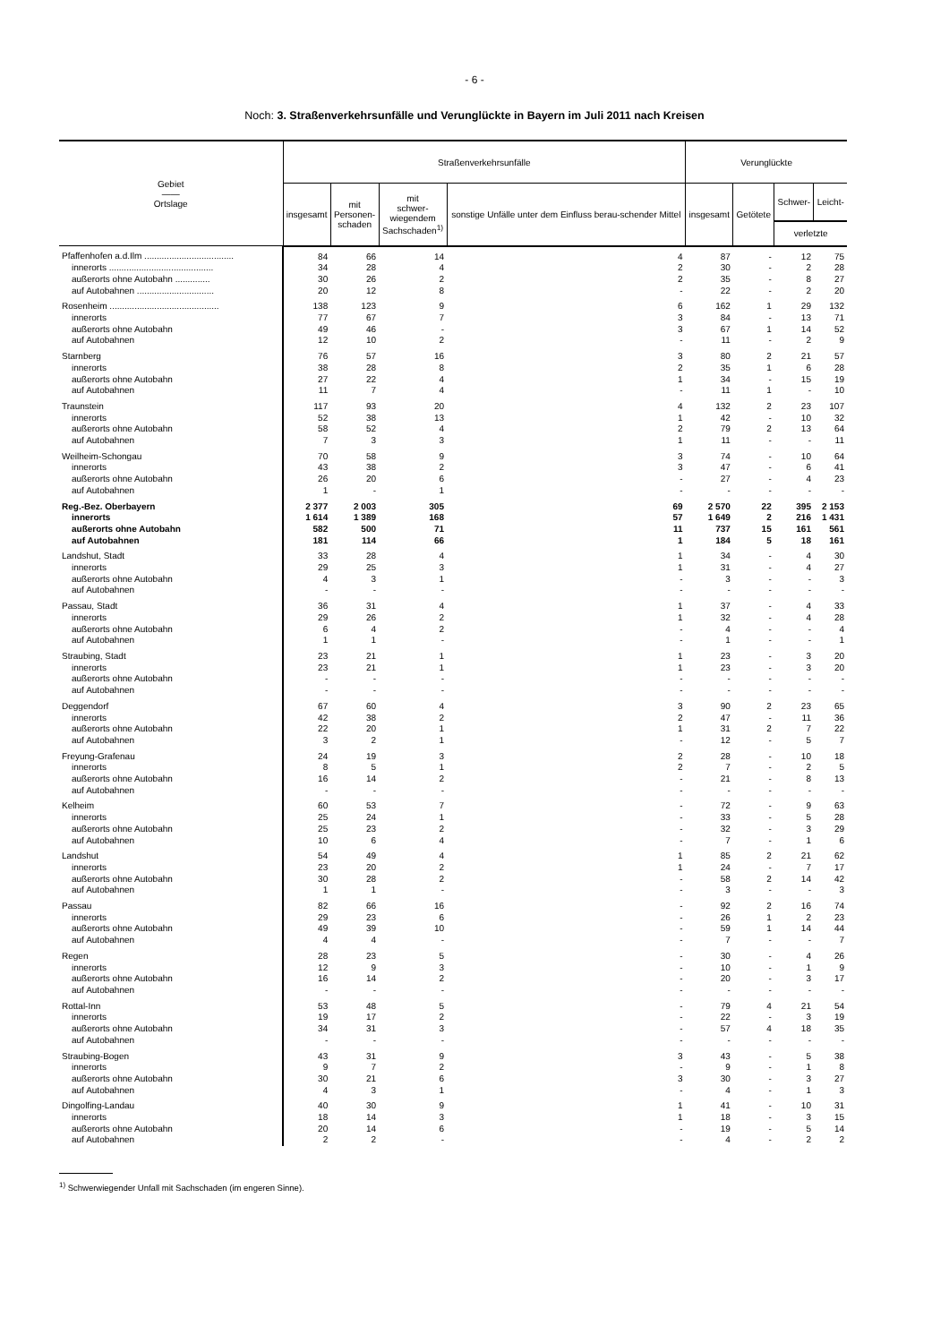- 6 -
Noch: 3. Straßenverkehrsunfälle und Verunglückte in Bayern im Juli 2011 nach Kreisen
| Gebiet —— Ortslage | Straßenverkehrsunfälle | | | | Verunglückte | | | |
| --- | --- | --- | --- | --- | --- | --- | --- | --- |
| | insgesamt | mit Personen- schaden | mit schwer- wiegendem Sachschaden<sup>1)</sup> | sonstige Unfälle unter dem Einfluss berau-schender Mittel | insgesamt | Getötete | Schwer- | Leicht- |
| | | | | | | | verletzte | |
| Pfaffenhofen a.d.Ilm .................................... | 84 | 66 | 14 | 4 | 87 | - | 12 | 75 |
| innerorts .......................................... | 34 | 28 | 4 | 2 | 30 | - | 2 | 28 |
| außerorts ohne Autobahn .............. | 30 | 26 | 2 | 2 | 35 | - | 8 | 27 |
| auf Autobahnen ............................... | 20 | 12 | 8 | - | 22 | - | 2 | 20 |
| Rosenheim ............................................ | 138 | 123 | 9 | 6 | 162 | 1 | 29 | 132 |
| innerorts | 77 | 67 | 7 | 3 | 84 | - | 13 | 71 |
| außerorts ohne Autobahn | 49 | 46 | - | 3 | 67 | 1 | 14 | 52 |
| auf Autobahnen | 12 | 10 | 2 | - | 11 | - | 2 | 9 |
| Starnberg | 76 | 57 | 16 | 3 | 80 | 2 | 21 | 57 |
| innerorts | 38 | 28 | 8 | 2 | 35 | 1 | 6 | 28 |
| außerorts ohne Autobahn | 27 | 22 | 4 | 1 | 34 | - | 15 | 19 |
| auf Autobahnen | 11 | 7 | 4 | - | 11 | 1 | - | 10 |
| Traunstein | 117 | 93 | 20 | 4 | 132 | 2 | 23 | 107 |
| innerorts | 52 | 38 | 13 | 1 | 42 | - | 10 | 32 |
| außerorts ohne Autobahn | 58 | 52 | 4 | 2 | 79 | 2 | 13 | 64 |
| auf Autobahnen | 7 | 3 | 3 | 1 | 11 | - | - | 11 |
| Weilheim-Schongau | 70 | 58 | 9 | 3 | 74 | - | 10 | 64 |
| innerorts | 43 | 38 | 2 | 3 | 47 | - | 6 | 41 |
| außerorts ohne Autobahn | 26 | 20 | 6 | - | 27 | - | 4 | 23 |
| auf Autobahnen | 1 | - | 1 | - | - | - | - | - |
| Reg.-Bez. Oberbayern | 2 377 | 2 003 | 305 | 69 | 2 570 | 22 | 395 | 2 153 |
| innerorts | 1 614 | 1 389 | 168 | 57 | 1 649 | 2 | 216 | 1 431 |
| außerorts ohne Autobahn | 582 | 500 | 71 | 11 | 737 | 15 | 161 | 561 |
| auf Autobahnen | 181 | 114 | 66 | 1 | 184 | 5 | 18 | 161 |
| Landshut, Stadt | 33 | 28 | 4 | 1 | 34 | - | 4 | 30 |
| innerorts | 29 | 25 | 3 | 1 | 31 | - | 4 | 27 |
| außerorts ohne Autobahn | 4 | 3 | 1 | - | 3 | - | - | 3 |
| auf Autobahnen | - | - | - | - | - | - | - | - |
| Passau, Stadt | 36 | 31 | 4 | 1 | 37 | - | 4 | 33 |
| innerorts | 29 | 26 | 2 | 1 | 32 | - | 4 | 28 |
| außerorts ohne Autobahn | 6 | 4 | 2 | - | 4 | - | - | 4 |
| auf Autobahnen | 1 | 1 | - | - | 1 | - | - | 1 |
| Straubing, Stadt | 23 | 21 | 1 | 1 | 23 | - | 3 | 20 |
| innerorts | 23 | 21 | 1 | 1 | 23 | - | 3 | 20 |
| außerorts ohne Autobahn | - | - | - | - | - | - | - | - |
| auf Autobahnen | - | - | - | - | - | - | - | - |
| Deggendorf | 67 | 60 | 4 | 3 | 90 | 2 | 23 | 65 |
| innerorts | 42 | 38 | 2 | 2 | 47 | - | 11 | 36 |
| außerorts ohne Autobahn | 22 | 20 | 1 | 1 | 31 | 2 | 7 | 22 |
| auf Autobahnen | 3 | 2 | 1 | - | 12 | - | 5 | 7 |
| Freyung-Grafenau | 24 | 19 | 3 | 2 | 28 | - | 10 | 18 |
| innerorts | 8 | 5 | 1 | 2 | 7 | - | 2 | 5 |
| außerorts ohne Autobahn | 16 | 14 | 2 | - | 21 | - | 8 | 13 |
| auf Autobahnen | - | - | - | - | - | - | - | - |
| Kelheim | 60 | 53 | 7 | - | 72 | - | 9 | 63 |
| innerorts | 25 | 24 | 1 | - | 33 | - | 5 | 28 |
| außerorts ohne Autobahn | 25 | 23 | 2 | - | 32 | - | 3 | 29 |
| auf Autobahnen | 10 | 6 | 4 | - | 7 | - | 1 | 6 |
| Landshut | 54 | 49 | 4 | 1 | 85 | 2 | 21 | 62 |
| innerorts | 23 | 20 | 2 | 1 | 24 | - | 7 | 17 |
| außerorts ohne Autobahn | 30 | 28 | 2 | - | 58 | 2 | 14 | 42 |
| auf Autobahnen | 1 | 1 | - | - | 3 | - | - | 3 |
| Passau | 82 | 66 | 16 | - | 92 | 2 | 16 | 74 |
| innerorts | 29 | 23 | 6 | - | 26 | 1 | 2 | 23 |
| außerorts ohne Autobahn | 49 | 39 | 10 | - | 59 | 1 | 14 | 44 |
| auf Autobahnen | 4 | 4 | - | - | 7 | - | - | 7 |
| Regen | 28 | 23 | 5 | - | 30 | - | 4 | 26 |
| innerorts | 12 | 9 | 3 | - | 10 | - | 1 | 9 |
| außerorts ohne Autobahn | 16 | 14 | 2 | - | 20 | - | 3 | 17 |
| auf Autobahnen | - | - | - | - | - | - | - | - |
| Rottal-Inn | 53 | 48 | 5 | - | 79 | 4 | 21 | 54 |
| innerorts | 19 | 17 | 2 | - | 22 | - | 3 | 19 |
| außerorts ohne Autobahn | 34 | 31 | 3 | - | 57 | 4 | 18 | 35 |
| auf Autobahnen | - | - | - | - | - | - | - | - |
| Straubing-Bogen | 43 | 31 | 9 | 3 | 43 | - | 5 | 38 |
| innerorts | 9 | 7 | 2 | - | 9 | - | 1 | 8 |
| außerorts ohne Autobahn | 30 | 21 | 6 | 3 | 30 | - | 3 | 27 |
| auf Autobahnen | 4 | 3 | 1 | - | 4 | - | 1 | 3 |
| Dingolfing-Landau | 40 | 30 | 9 | 1 | 41 | - | 10 | 31 |
| innerorts | 18 | 14 | 3 | 1 | 18 | - | 3 | 15 |
| außerorts ohne Autobahn | 20 | 14 | 6 | - | 19 | - | 5 | 14 |
| auf Autobahnen | 2 | 2 | - | - | 4 | - | 2 | 2 |
<sup>1)</sup> Schwerwiegender Unfall mit Sachschaden (im engeren Sinne).